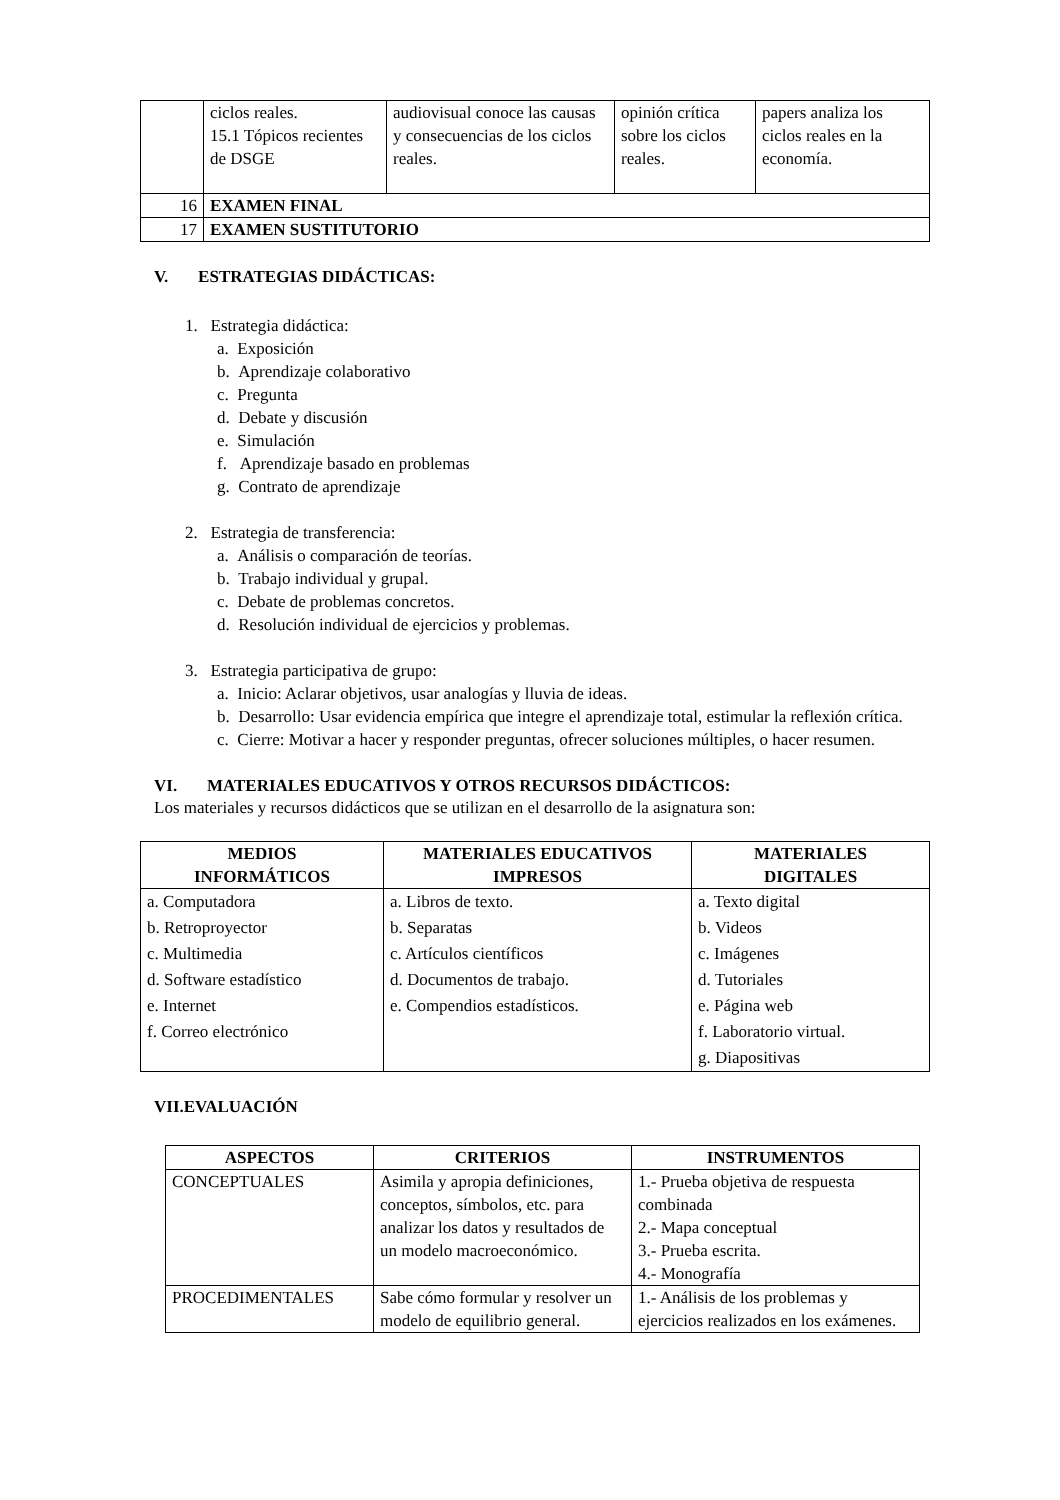| | ciclos reales. 15.1 Tópicos recientes de DSGE | audiovisual conoce las causas y consecuencias de los ciclos reales. | opinión crítica sobre los ciclos reales. | papers analiza los ciclos reales en la economía. |
| 16 | EXAMEN FINAL | | | |
| 17 | EXAMEN SUSTITUTORIO | | | |
V. ESTRATEGIAS DIDÁCTICAS:
1. Estrategia didáctica:
a. Exposición
b. Aprendizaje colaborativo
c. Pregunta
d. Debate y discusión
e. Simulación
f. Aprendizaje basado en problemas
g. Contrato de aprendizaje
2. Estrategia de transferencia:
a. Análisis o comparación de teorías.
b. Trabajo individual y grupal.
c. Debate de problemas concretos.
d. Resolución individual de ejercicios y problemas.
3. Estrategia participativa de grupo:
a. Inicio: Aclarar objetivos, usar analogías y lluvia de ideas.
b. Desarrollo: Usar evidencia empírica que integre el aprendizaje total, estimular la reflexión crítica.
c. Cierre: Motivar a hacer y responder preguntas, ofrecer soluciones múltiples, o hacer resumen.
VI. MATERIALES EDUCATIVOS Y OTROS RECURSOS DIDÁCTICOS:
Los materiales y recursos didácticos que se utilizan en el desarrollo de la asignatura son:
| MEDIOS INFORMÁTICOS | MATERIALES EDUCATIVOS IMPRESOS | MATERIALES DIGITALES |
| --- | --- | --- |
| a. Computadora b. Retroproyector c. Multimedia d. Software estadístico e. Internet f. Correo electrónico | a. Libros de texto. b. Separatas c. Artículos científicos d. Documentos de trabajo. e. Compendios estadísticos. | a. Texto digital b. Videos c. Imágenes d. Tutoriales e. Página web f. Laboratorio virtual. g. Diapositivas |
VII.EVALUACIÓN
| ASPECTOS | CRITERIOS | INSTRUMENTOS |
| --- | --- | --- |
| CONCEPTUALES | Asimila y apropia definiciones, conceptos, símbolos, etc. para analizar los datos y resultados de un modelo macroeconómico. | 1.- Prueba objetiva de respuesta combinada 2.- Mapa conceptual 3.- Prueba escrita. 4.- Monografía |
| PROCEDIMENTALES | Sabe cómo formular y resolver un modelo de equilibrio general. | 1.- Análisis de los problemas y ejercicios realizados en los exámenes. |